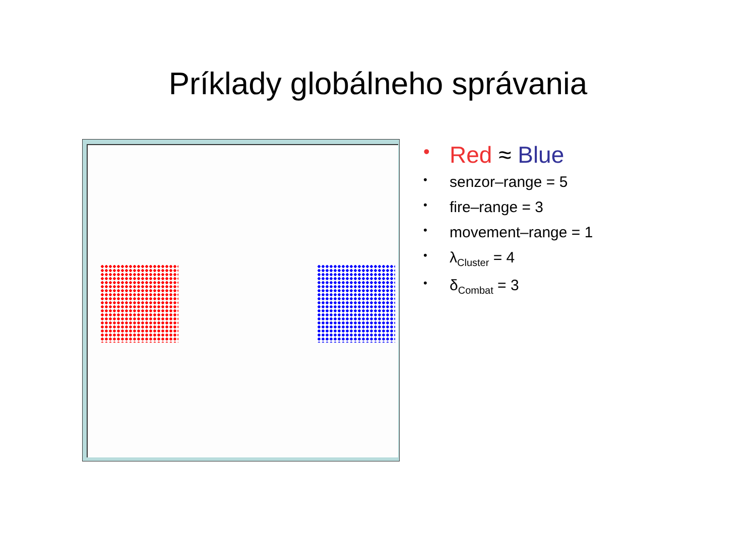Príklady globálneho správania
• Red ≈ Blue
• senzor–range = 5
• fire–range = 3
• movement–range = 1
• λ<sub>Cluster</sub> = 4
• δ<sub>Combat</sub> = 3